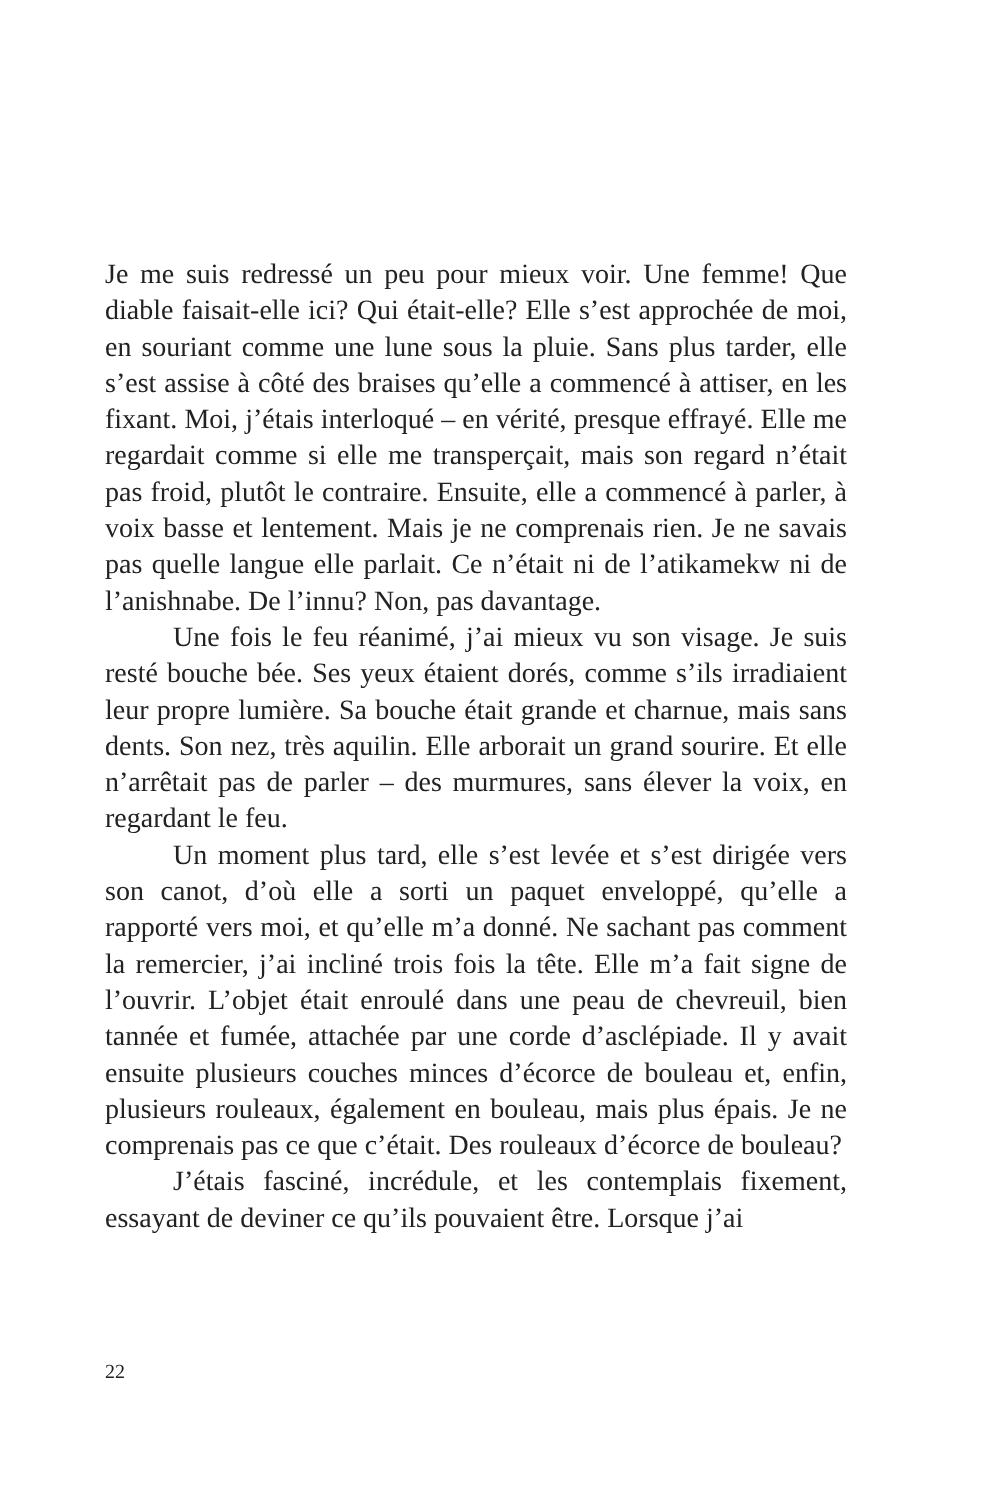Je me suis redressé un peu pour mieux voir. Une femme! Que diable faisait-elle ici? Qui était-elle? Elle s’est approchée de moi, en souriant comme une lune sous la pluie. Sans plus tarder, elle s’est assise à côté des braises qu’elle a commencé à attiser, en les fixant. Moi, j’étais interloqué – en vérité, presque effrayé. Elle me regardait comme si elle me transperçait, mais son regard n’était pas froid, plutôt le contraire. Ensuite, elle a commencé à parler, à voix basse et lentement. Mais je ne comprenais rien. Je ne savais pas quelle langue elle parlait. Ce n’était ni de l’atikamekw ni de l’anishnabe. De l’innu? Non, pas davantage.
Une fois le feu réanimé, j’ai mieux vu son visage. Je suis resté bouche bée. Ses yeux étaient dorés, comme s’ils irradiaient leur propre lumière. Sa bouche était grande et charnue, mais sans dents. Son nez, très aquilin. Elle arborait un grand sourire. Et elle n’arrêtait pas de parler – des murmures, sans élever la voix, en regardant le feu.
Un moment plus tard, elle s’est levée et s’est dirigée vers son canot, d’où elle a sorti un paquet enveloppé, qu’elle a rapporté vers moi, et qu’elle m’a donné. Ne sachant pas comment la remercier, j’ai incliné trois fois la tête. Elle m’a fait signe de l’ouvrir. L’objet était enroulé dans une peau de chevreuil, bien tannée et fumée, attachée par une corde d’asclépiade. Il y avait ensuite plusieurs couches minces d’écorce de bouleau et, enfin, plusieurs rouleaux, également en bouleau, mais plus épais. Je ne comprenais pas ce que c’était. Des rouleaux d’écorce de bouleau?
J’étais fasciné, incrédule, et les contemplais fixement, essayant de deviner ce qu’ils pouvaient être. Lorsque j’ai
22